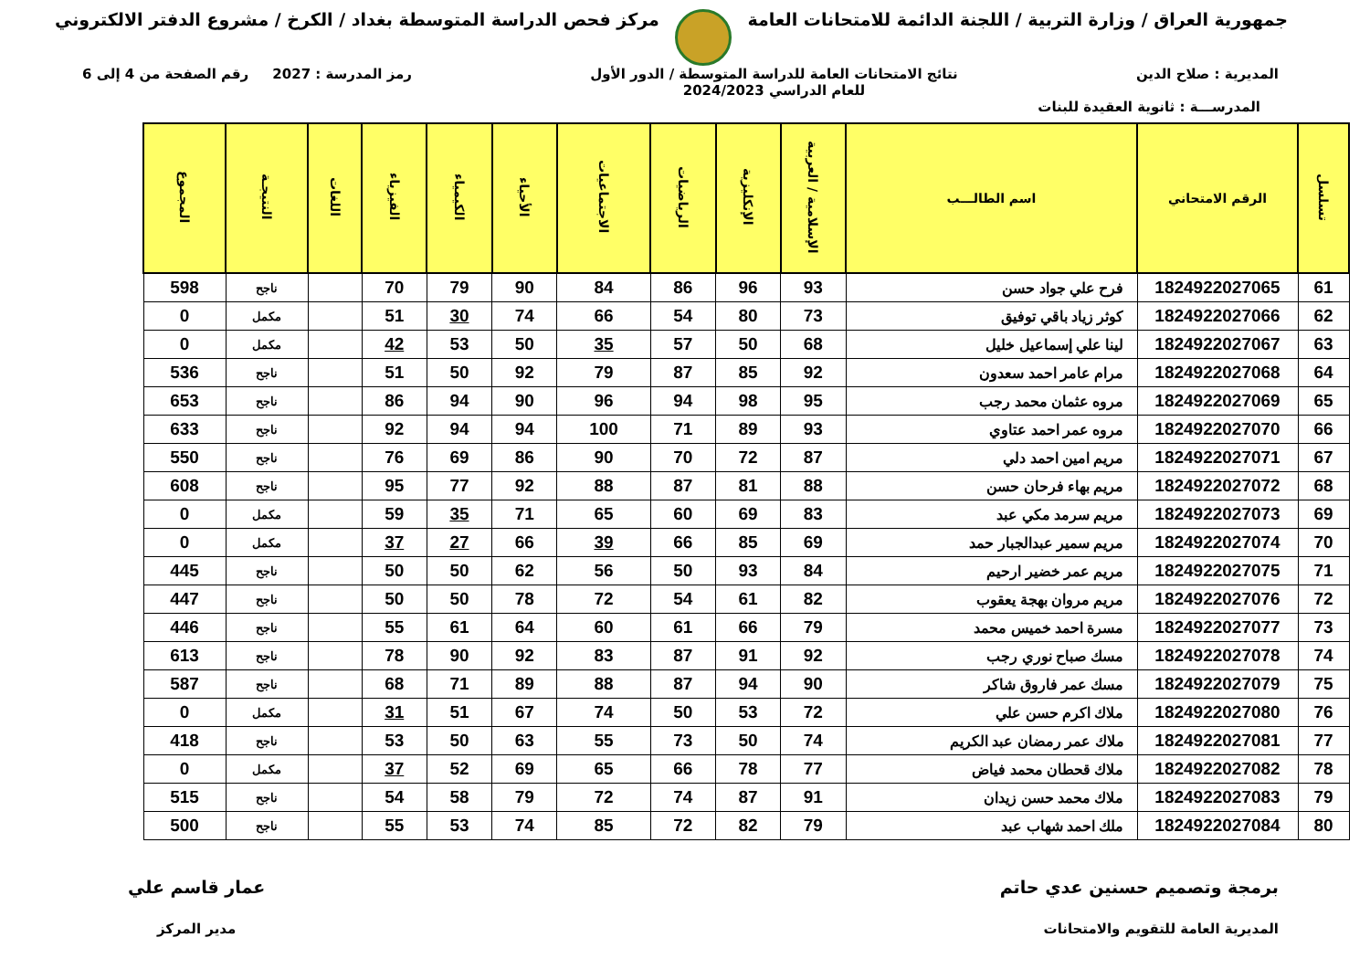جمهورية العراق / وزارة التربية / اللجنة الدائمة للامتحانات العامة
مركز فحص الدراسة المتوسطة بغداد / الكرخ / مشروع الدفتر الالكتروني
المديرية : صلاح الدين نتائج الامتحانات العامة للدراسة المتوسطة / الدور الأول
للعام الدراسي 2024/2023
رمز المدرسة : 2027 رقم الصفحة من 4 إلى 6
المدرســـة : ثانوية العقيدة للبنات
| تسلسل | الرقم الامتحاني | اسم الطالـــب | الإسلامية / العربية | الإنكليزية | الرياضيات | الاجتماعيات | الأحياء | الكيمياء | الفيزياء | اللغات | النتيجـة | المجموع |
| --- | --- | --- | --- | --- | --- | --- | --- | --- | --- | --- | --- | --- |
| 61 | 1824922027065 | فرح علي جواد حسن | 93 | 96 | 86 | 84 | 90 | 79 | 70 | | ناجح | 598 |
| 62 | 1824922027066 | كوثر زياد باقي توفيق | 73 | 80 | 54 | 66 | 74 | 30 | 51 | | مكمل | 0 |
| 63 | 1824922027067 | لينا علي إسماعيل خليل | 68 | 50 | 57 | 35 | 50 | 53 | 42 | | مكمل | 0 |
| 64 | 1824922027068 | مرام عامر احمد سعدون | 92 | 85 | 87 | 79 | 92 | 50 | 51 | | ناجح | 536 |
| 65 | 1824922027069 | مروه عثمان محمد رجب | 95 | 98 | 94 | 96 | 90 | 94 | 86 | | ناجح | 653 |
| 66 | 1824922027070 | مروه عمر احمد عتاوي | 93 | 89 | 71 | 100 | 94 | 94 | 92 | | ناجح | 633 |
| 67 | 1824922027071 | مريم امين احمد دلي | 87 | 72 | 70 | 90 | 86 | 69 | 76 | | ناجح | 550 |
| 68 | 1824922027072 | مريم بهاء فرحان حسن | 88 | 81 | 87 | 88 | 92 | 77 | 95 | | ناجح | 608 |
| 69 | 1824922027073 | مريم سرمد مكي عبد | 83 | 69 | 60 | 65 | 71 | 35 | 59 | | مكمل | 0 |
| 70 | 1824922027074 | مريم سمير عبدالجبار حمد | 69 | 85 | 66 | 39 | 66 | 27 | 37 | | مكمل | 0 |
| 71 | 1824922027075 | مريم عمر خضير ارحيم | 84 | 93 | 50 | 56 | 62 | 50 | 50 | | ناجح | 445 |
| 72 | 1824922027076 | مريم مروان بهجة يعقوب | 82 | 61 | 54 | 72 | 78 | 50 | 50 | | ناجح | 447 |
| 73 | 1824922027077 | مسرة احمد خميس محمد | 79 | 66 | 61 | 60 | 64 | 61 | 55 | | ناجح | 446 |
| 74 | 1824922027078 | مسك صباح نوري رجب | 92 | 91 | 87 | 83 | 92 | 90 | 78 | | ناجح | 613 |
| 75 | 1824922027079 | مسك عمر فاروق شاكر | 90 | 94 | 87 | 88 | 89 | 71 | 68 | | ناجح | 587 |
| 76 | 1824922027080 | ملاك اكرم حسن علي | 72 | 53 | 50 | 74 | 67 | 51 | 31 | | مكمل | 0 |
| 77 | 1824922027081 | ملاك عمر رمضان عبد الكريم | 74 | 50 | 73 | 55 | 63 | 50 | 53 | | ناجح | 418 |
| 78 | 1824922027082 | ملاك قحطان محمد فياض | 77 | 78 | 66 | 65 | 69 | 52 | 37 | | مكمل | 0 |
| 79 | 1824922027083 | ملاك محمد حسن زيدان | 91 | 87 | 74 | 72 | 79 | 58 | 54 | | ناجح | 515 |
| 80 | 1824922027084 | ملك احمد شهاب عبد | 79 | 82 | 72 | 85 | 74 | 53 | 55 | | ناجح | 500 |
برمجة وتصميم حسنين عدي حاتم
المديرية العامة للتقويم والامتحانات
عمار قاسم علي
مدير المركز